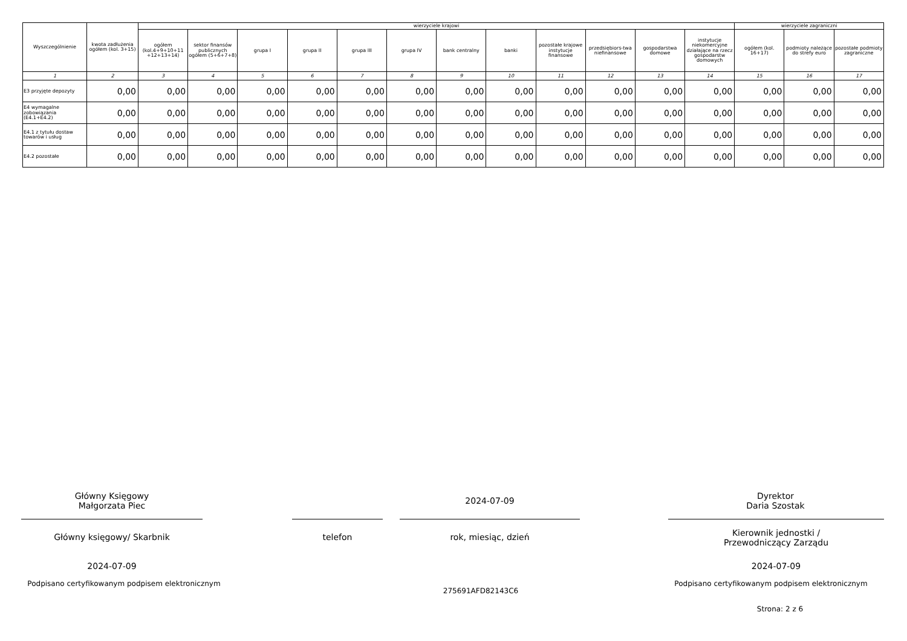| Wyszczególnienie | kwota zadłużenia ogółem (kol. 3+15) | wierzyciele krajowi | | | | | | | | | | | | wierzyciele zagraniczni | | |
| --- | --- | --- | --- | --- | --- | --- | --- | --- | --- | --- | --- | --- | --- | --- | --- | --- |
| | | ogółem (kol.4+9+10+11 +12+13+14) | sektor finansów publicznych ogółem (5+6+7+8) | grupa I | grupa II | grupa III | grupa IV | bank centralny | banki | pozostałe krajowe instytucje finansowe | przedsiębiors-twa niefinansowe | gospodarstwa domowe | instytucje niekomercyjne działające na rzecz gospodarstw domowych | ogółem (kol. 16+17) | podmioty należące do strefy euro | pozostałe podmioty zagraniczne |
| 1 | 2 | 3 | 4 | 5 | 6 | 7 | 8 | 9 | 10 | 11 | 12 | 13 | 14 | 15 | 16 | 17 |
| E3 przyjęte depozyty | 0,00 | 0,00 | 0,00 | 0,00 | 0,00 | 0,00 | 0,00 | 0,00 | 0,00 | 0,00 | 0,00 | 0,00 | 0,00 | 0,00 | 0,00 | 0,00 |
| E4 wymagalne zobowiązania (E4.1+E4.2) | 0,00 | 0,00 | 0,00 | 0,00 | 0,00 | 0,00 | 0,00 | 0,00 | 0,00 | 0,00 | 0,00 | 0,00 | 0,00 | 0,00 | 0,00 | 0,00 |
| E4.1 z tytułu dostaw towarów i usług | 0,00 | 0,00 | 0,00 | 0,00 | 0,00 | 0,00 | 0,00 | 0,00 | 0,00 | 0,00 | 0,00 | 0,00 | 0,00 | 0,00 | 0,00 | 0,00 |
| E4.2 pozostałe | 0,00 | 0,00 | 0,00 | 0,00 | 0,00 | 0,00 | 0,00 | 0,00 | 0,00 | 0,00 | 0,00 | 0,00 | 0,00 | 0,00 | 0,00 | 0,00 |
Główny Księgowy
Małgorzata Piec
2024-07-09
Dyrektor
Daria Szostak
Główny księgowy/ Skarbnik telefon rok, miesiąc, dzień
Kierownik jednostki /
Przewodniczący Zarządu
2024-07-09 2024-07-09
Podpisano certyfikowanym podpisem elektronicznym
Podpisano certyfikowanym podpisem elektronicznym
275691AFD82143C6
Strona: 2 z 6